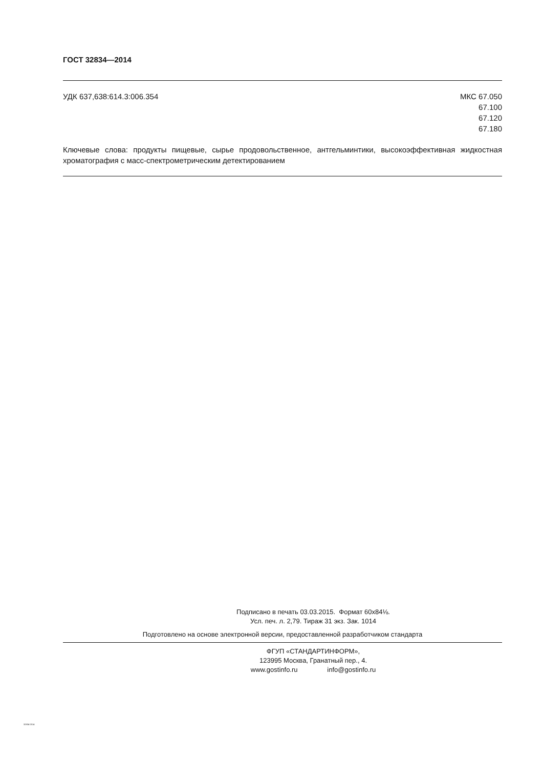ГОСТ 32834—2014
УДК 637,638:614.3:006.354 МКС 67.050
67.100
67.120
67.180
Ключевые слова: продукты пищевые, сырье продовольственное, антгельминтики, высокоэффективная жидкостная хроматография с масс-спектрометрическим детектированием
Подписано в печать 03.03.2015. Формат 60x84⅛.
Усл. печ. л. 2,79. Тираж 31 экз. Зак. 1014
Подготовлено на основе электронной версии, предоставленной разработчиком стандарта
ФГУП «СТАНДАРТИНФОРМ»,
123995 Москва, Гранатный пер., 4.
www.gostinfo.ru info@gostinfo.ru
32834-2014